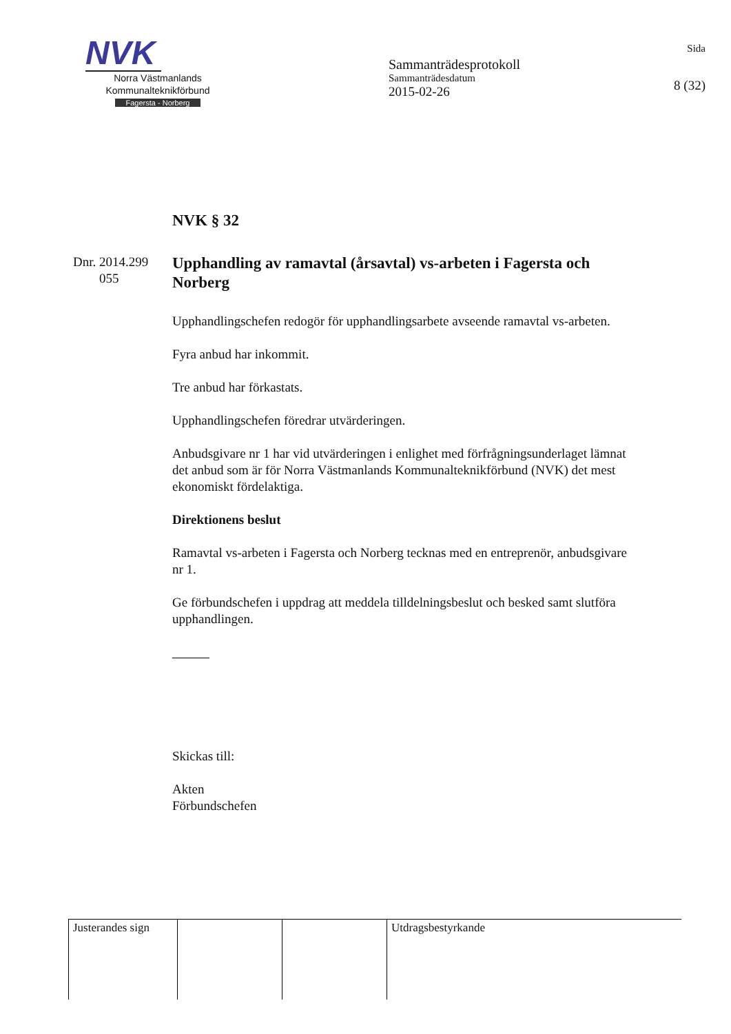NVK
Norra Västmanlands
Kommunalteknikförbund
Fagersta - Norberg
Sammanträdesprotokoll
Sammanträdesdatum
2015-02-26
Sida
8 (32)
Dnr. 2014.299
055
NVK § 32
Upphandling av ramavtal (årsavtal) vs-arbeten i Fagersta och Norberg
Upphandlingschefen redogör för upphandlingsarbete avseende ramavtal vs-arbeten.
Fyra anbud har inkommit.
Tre anbud har förkastats.
Upphandlingschefen föredrar utvärderingen.
Anbudsgivare nr 1 har vid utvärderingen i enlighet med förfrågningsunderlaget lämnat det anbud som är för Norra Västmanlands Kommunalteknikförbund (NVK) det mest ekonomiskt fördelaktiga.
Direktionens beslut
Ramavtal vs-arbeten i Fagersta och Norberg tecknas med en entreprenör, anbudsgivare nr 1.
Ge förbundschefen i uppdrag att meddela tilldelningsbeslut och besked samt slutföra upphandlingen.
Skickas till:
Akten
Förbundschefen
| Justerandes sign | | | Utdragsbestyrkande |